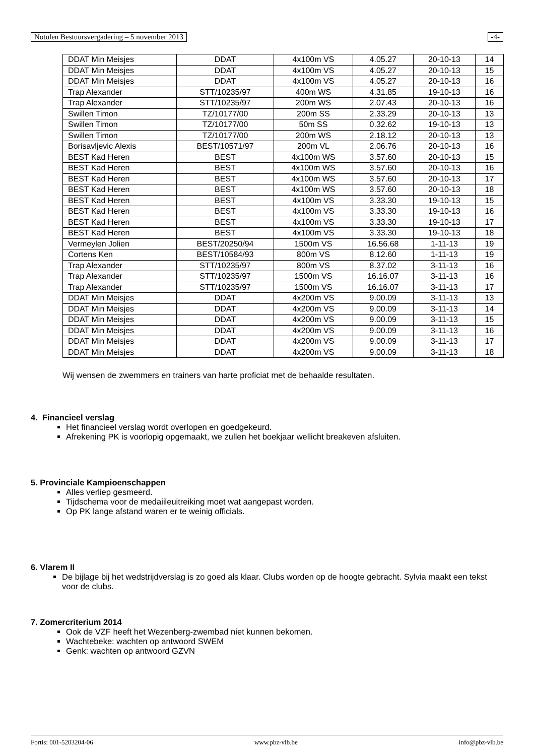Notulen Bestuursvergadering – 5 november 2013 -4-
| DDAT Min Meisjes | DDAT | 4x100m VS | 4.05.27 | 20-10-13 | 14 |
| DDAT Min Meisjes | DDAT | 4x100m VS | 4.05.27 | 20-10-13 | 15 |
| DDAT Min Meisjes | DDAT | 4x100m VS | 4.05.27 | 20-10-13 | 16 |
| Trap Alexander | STT/10235/97 | 400m WS | 4.31.85 | 19-10-13 | 16 |
| Trap Alexander | STT/10235/97 | 200m WS | 2.07.43 | 20-10-13 | 16 |
| Swillen Timon | TZ/10177/00 | 200m SS | 2.33.29 | 20-10-13 | 13 |
| Swillen Timon | TZ/10177/00 | 50m SS | 0.32.62 | 19-10-13 | 13 |
| Swillen Timon | TZ/10177/00 | 200m WS | 2.18.12 | 20-10-13 | 13 |
| Borisavljevic Alexis | BEST/10571/97 | 200m VL | 2.06.76 | 20-10-13 | 16 |
| BEST Kad Heren | BEST | 4x100m WS | 3.57.60 | 20-10-13 | 15 |
| BEST Kad Heren | BEST | 4x100m WS | 3.57.60 | 20-10-13 | 16 |
| BEST Kad Heren | BEST | 4x100m WS | 3.57.60 | 20-10-13 | 17 |
| BEST Kad Heren | BEST | 4x100m WS | 3.57.60 | 20-10-13 | 18 |
| BEST Kad Heren | BEST | 4x100m VS | 3.33.30 | 19-10-13 | 15 |
| BEST Kad Heren | BEST | 4x100m VS | 3.33.30 | 19-10-13 | 16 |
| BEST Kad Heren | BEST | 4x100m VS | 3.33.30 | 19-10-13 | 17 |
| BEST Kad Heren | BEST | 4x100m VS | 3.33.30 | 19-10-13 | 18 |
| Vermeylen Jolien | BEST/20250/94 | 1500m VS | 16.56.68 | 1-11-13 | 19 |
| Cortens Ken | BEST/10584/93 | 800m VS | 8.12.60 | 1-11-13 | 19 |
| Trap Alexander | STT/10235/97 | 800m VS | 8.37.02 | 3-11-13 | 16 |
| Trap Alexander | STT/10235/97 | 1500m VS | 16.16.07 | 3-11-13 | 16 |
| Trap Alexander | STT/10235/97 | 1500m VS | 16.16.07 | 3-11-13 | 17 |
| DDAT Min Meisjes | DDAT | 4x200m VS | 9.00.09 | 3-11-13 | 13 |
| DDAT Min Meisjes | DDAT | 4x200m VS | 9.00.09 | 3-11-13 | 14 |
| DDAT Min Meisjes | DDAT | 4x200m VS | 9.00.09 | 3-11-13 | 15 |
| DDAT Min Meisjes | DDAT | 4x200m VS | 9.00.09 | 3-11-13 | 16 |
| DDAT Min Meisjes | DDAT | 4x200m VS | 9.00.09 | 3-11-13 | 17 |
| DDAT Min Meisjes | DDAT | 4x200m VS | 9.00.09 | 3-11-13 | 18 |
Wij wensen de zwemmers en trainers van harte proficiat met de behaalde resultaten.
4. Financieel verslag
Het financieel verslag wordt overlopen en goedgekeurd.
Afrekening PK is voorlopig opgemaakt, we zullen het boekjaar wellicht breakeven afsluiten.
5. Provinciale Kampioenschappen
Alles verliep gesmeerd.
Tijdschema voor de medaiileuitreiking moet wat aangepast worden.
Op PK lange afstand waren er te weinig officials.
6. Vlarem II
De bijlage bij het wedstrijdverslag is zo goed als klaar. Clubs worden op de hoogte gebracht. Sylvia maakt een tekst voor de clubs.
7. Zomercriterium 2014
Ook de VZF heeft het Wezenberg-zwembad niet kunnen bekomen.
Wachtebeke: wachten op antwoord SWEM
Genk: wachten op antwoord GZVN
Fortis: 001-5203204-06 www.pbz-vlb.be info@pbz-vlb.be